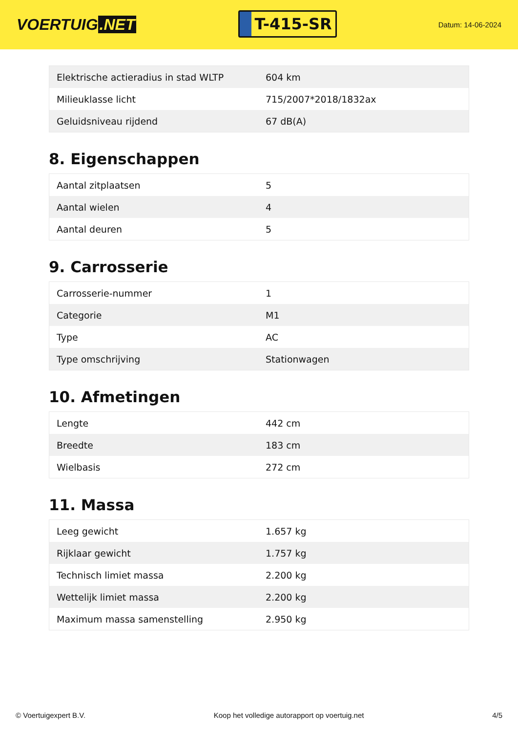VOERTUIG.NET
T-415-SR
Datum: 14-06-2024
| Elektrische actieradius in stad WLTP | 604 km |
| Milieuklasse licht | 715/2007*2018/1832ax |
| Geluidsniveau rijdend | 67 dB(A) |
8. Eigenschappen
| Aantal zitplaatsen | 5 |
| Aantal wielen | 4 |
| Aantal deuren | 5 |
9. Carrosserie
| Carrosserie-nummer | 1 |
| Categorie | M1 |
| Type | AC |
| Type omschrijving | Stationwagen |
10. Afmetingen
| Lengte | 442 cm |
| Breedte | 183 cm |
| Wielbasis | 272 cm |
11. Massa
| Leeg gewicht | 1.657 kg |
| Rijklaar gewicht | 1.757 kg |
| Technisch limiet massa | 2.200 kg |
| Wettelijk limiet massa | 2.200 kg |
| Maximum massa samenstelling | 2.950 kg |
© Voertuigexpert B.V. Koop het volledige autorapport op voertuig.net 4/5